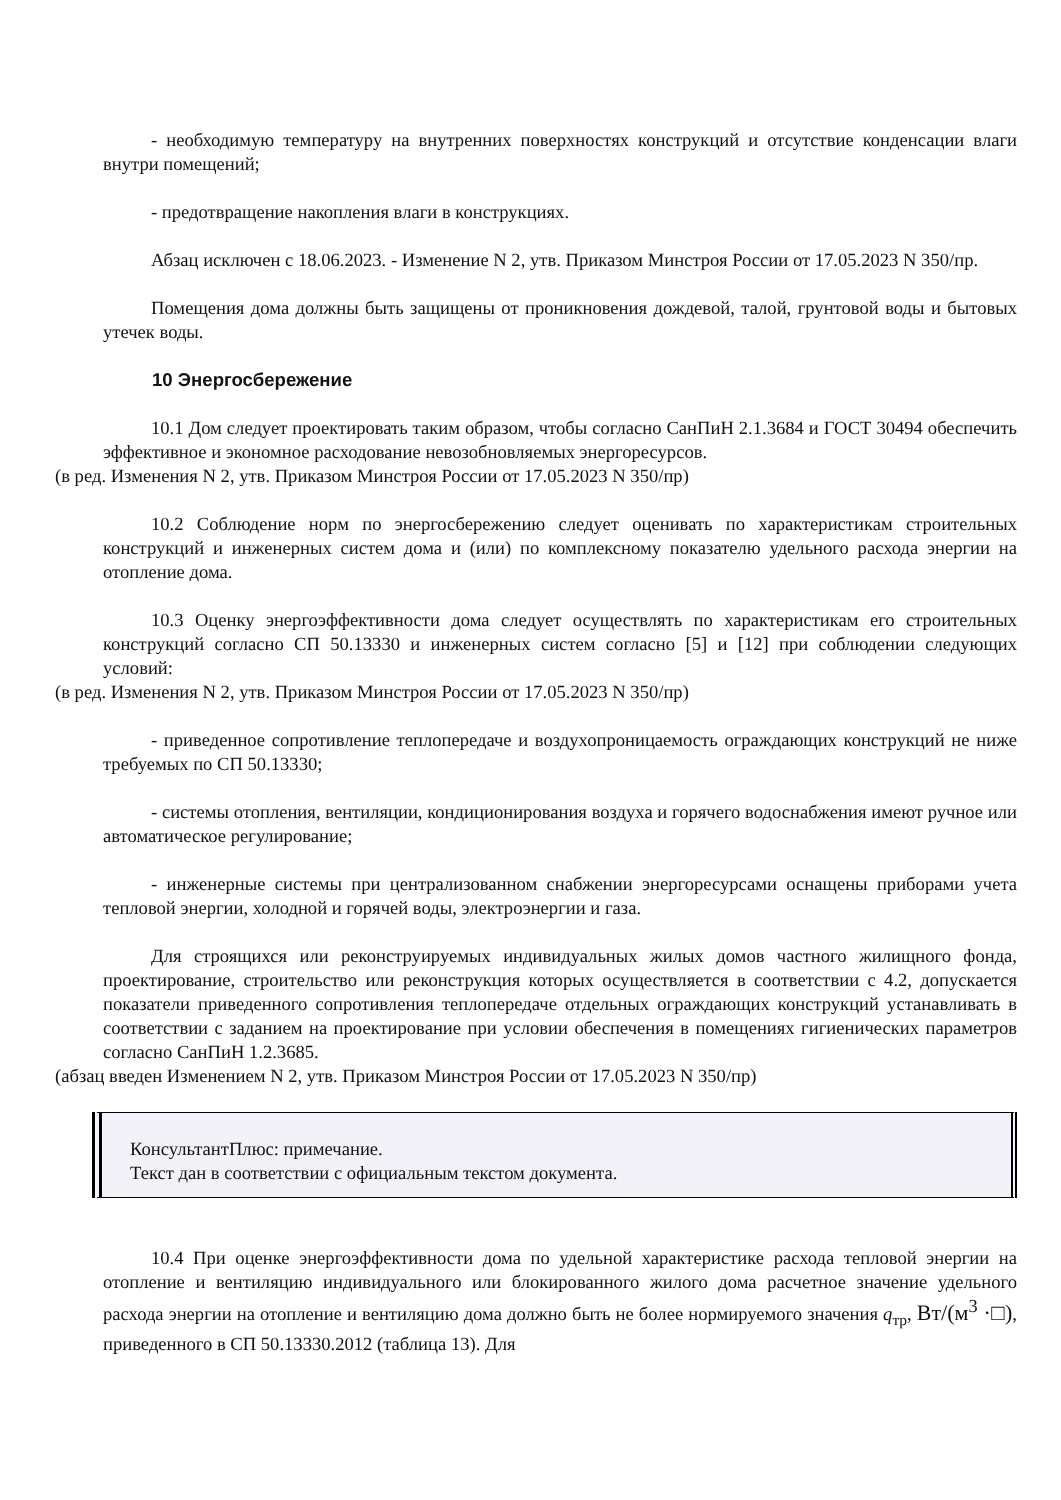- необходимую температуру на внутренних поверхностях конструкций и отсутствие конденсации влаги внутри помещений;
- предотвращение накопления влаги в конструкциях.
Абзац исключен с 18.06.2023. - Изменение N 2, утв. Приказом Минстроя России от 17.05.2023 N 350/пр.
Помещения дома должны быть защищены от проникновения дождевой, талой, грунтовой воды и бытовых утечек воды.
10 Энергосбережение
10.1 Дом следует проектировать таким образом, чтобы согласно СанПиН 2.1.3684 и ГОСТ 30494 обеспечить эффективное и экономное расходование невозобновляемых энергоресурсов.
(в ред. Изменения N 2, утв. Приказом Минстроя России от 17.05.2023 N 350/пр)
10.2 Соблюдение норм по энергосбережению следует оценивать по характеристикам строительных конструкций и инженерных систем дома и (или) по комплексному показателю удельного расхода энергии на отопление дома.
10.3 Оценку энергоэффективности дома следует осуществлять по характеристикам его строительных конструкций согласно СП 50.13330 и инженерных систем согласно [5] и [12] при соблюдении следующих условий:
(в ред. Изменения N 2, утв. Приказом Минстроя России от 17.05.2023 N 350/пр)
- приведенное сопротивление теплопередаче и воздухопроницаемость ограждающих конструкций не ниже требуемых по СП 50.13330;
- системы отопления, вентиляции, кондиционирования воздуха и горячего водоснабжения имеют ручное или автоматическое регулирование;
- инженерные системы при централизованном снабжении энергоресурсами оснащены приборами учета тепловой энергии, холодной и горячей воды, электроэнергии и газа.
Для строящихся или реконструируемых индивидуальных жилых домов частного жилищного фонда, проектирование, строительство или реконструкция которых осуществляется в соответствии с 4.2, допускается показатели приведенного сопротивления теплопередаче отдельных ограждающих конструкций устанавливать в соответствии с заданием на проектирование при условии обеспечения в помещениях гигиенических параметров согласно СанПиН 1.2.3685.
(абзац введен Изменением N 2, утв. Приказом Минстроя России от 17.05.2023 N 350/пр)
КонсультантПлюс: примечание.
Текст дан в соответствии с официальным текстом документа.
10.4 При оценке энергоэффективности дома по удельной характеристике расхода тепловой энергии на отопление и вентиляцию индивидуального или блокированного жилого дома расчетное значение удельного расхода энергии на отопление и вентиляцию дома должно быть не более нормируемого значения q<sub>тр</sub>, Вт/(м<sup>3</sup> ·□), приведенного в СП 50.13330.2012 (таблица 13). Для